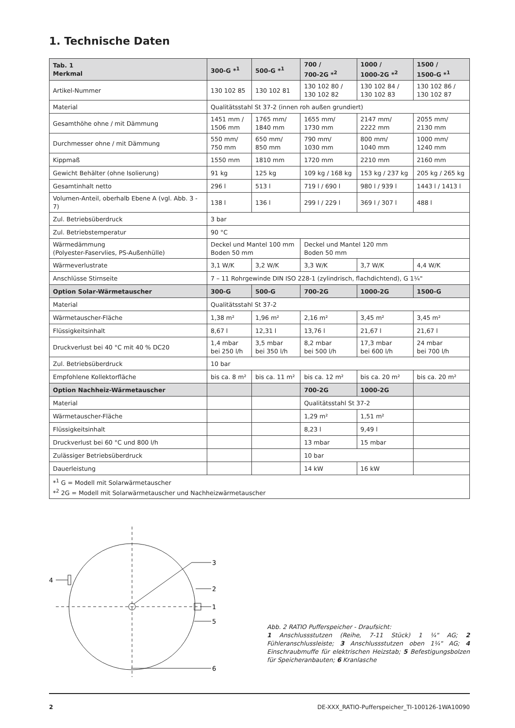1. Technische Daten
| Tab. 1 Merkmal | 300-G *<sup>1</sup> | 500-G *<sup>1</sup> | 700 / 700-2G *<sup>2</sup> | 1000 / 1000-2G *<sup>2</sup> | 1500 / 1500-G *<sup>1</sup> |
| --- | --- | --- | --- | --- | --- |
| Artikel-Nummer | 130 102 85 | 130 102 81 | 130 102 80 / 130 102 82 | 130 102 84 / 130 102 83 | 130 102 86 / 130 102 87 |
| Material | Qualitätsstahl St 37-2 (innen roh außen grundiert) | | | | |
| Gesamthöhe ohne / mit Dämmung | 1451 mm / 1506 mm | 1765 mm/ 1840 mm | 1655 mm/ 1730 mm | 2147 mm/ 2222 mm | 2055 mm/ 2130 mm |
| Durchmesser ohne / mit Dämmung | 550 mm/ 750 mm | 650 mm/ 850 mm | 790 mm/ 1030 mm | 800 mm/ 1040 mm | 1000 mm/ 1240 mm |
| Kippmaß | 1550 mm | 1810 mm | 1720 mm | 2210 mm | 2160 mm |
| Gewicht Behälter (ohne Isolierung) | 91 kg | 125 kg | 109 kg / 168 kg | 153 kg / 237 kg | 205 kg / 265 kg |
| Gesamtinhalt netto | 296 l | 513 l | 719 l / 690 l | 980 l / 939 l | 1443 l / 1413 l |
| Volumen-Anteil, oberhalb Ebene A (vgl. Abb. 3 - 7) | 138 l | 136 l | 299 l / 229 l | 369 l / 307 l | 488 l |
| Zul. Betriebsüberdruck | 3 bar | | | | |
| Zul. Betriebstemperatur | 90 °C | | | | |
| Wärmedämmung (Polyester-Faservlies, PS-Außenhülle) | Deckel und Mantel 100 mm Boden 50 mm | | Deckel und Mantel 120 mm Boden 50 mm | | |
| Wärmeverlustrate | 3,1 W/K | 3,2 W/K | 3,3 W/K | 3,7 W/K | 4,4 W/K |
| Anschlüsse Stirnseite | 7 – 11 Rohrgewinde DIN ISO 228-1 (zylindrisch, flachdichtend), G 1¼" | | | | |
| Option Solar-Wärmetauscher | 300-G | 500-G | 700-2G | 1000-2G | 1500-G |
| Material | Qualitätsstahl St 37-2 | | | | |
| Wärmetauscher-Fläche | 1,38 m² | 1,96 m² | 2,16 m² | 3,45 m² | 3,45 m² |
| Flüssigkeitsinhalt | 8,67 l | 12,31 l | 13,76 l | 21,67 l | 21,67 l |
| Druckverlust bei 40 °C mit 40 % DC20 | 1,4 mbar bei 250 l/h | 3,5 mbar bei 350 l/h | 8,2 mbar bei 500 l/h | 17,3 mbar bei 600 l/h | 24 mbar bei 700 l/h |
| Zul. Betriebsüberdruck | 10 bar | | | | |
| Empfohlene Kollektorfläche | bis ca. 8 m² | bis ca. 11 m² | bis ca. 12 m² | bis ca. 20 m² | bis ca. 20 m² |
| Option Nachheiz-Wärmetauscher | | | 700-2G | 1000-2G | |
| Material | | | Qualitätsstahl St 37-2 | | |
| Wärmetauscher-Fläche | | | 1,29 m² | 1,51 m² | |
| Flüssigkeitsinhalt | | | 8,23 l | 9,49 l | |
| Druckverlust bei 60 °C und 800 l/h | | | 13 mbar | 15 mbar | |
| Zulässiger Betriebsüberdruck | | | 10 bar | | |
| Dauerleistung | | | 14 kW | 16 kW | |
| *<sup>1</sup> G = Modell mit Solarwärmetauscher *<sup>2</sup> 2G = Modell mit Solarwärmetauscher und Nachheizwärmetauscher | | | | | |
3
2
1
5
6
4
Abb. 2 RATIO Pufferspeicher - Draufsicht:
1 Anschlussstutzen (Reihe, 7-11 Stück) 1 ¼" AG; 2 Fühleranschluss­leiste; 3 Anschlussstutzen oben 1¼" AG; 4 Einschraubmuffe für elektrischen Heizstab; 5 Befestigungsbolzen für Speicheranbauten; 6 Kranlasche
2 DE-XXX_RATIO-Pufferspeicher_TI-100126-1WA10090